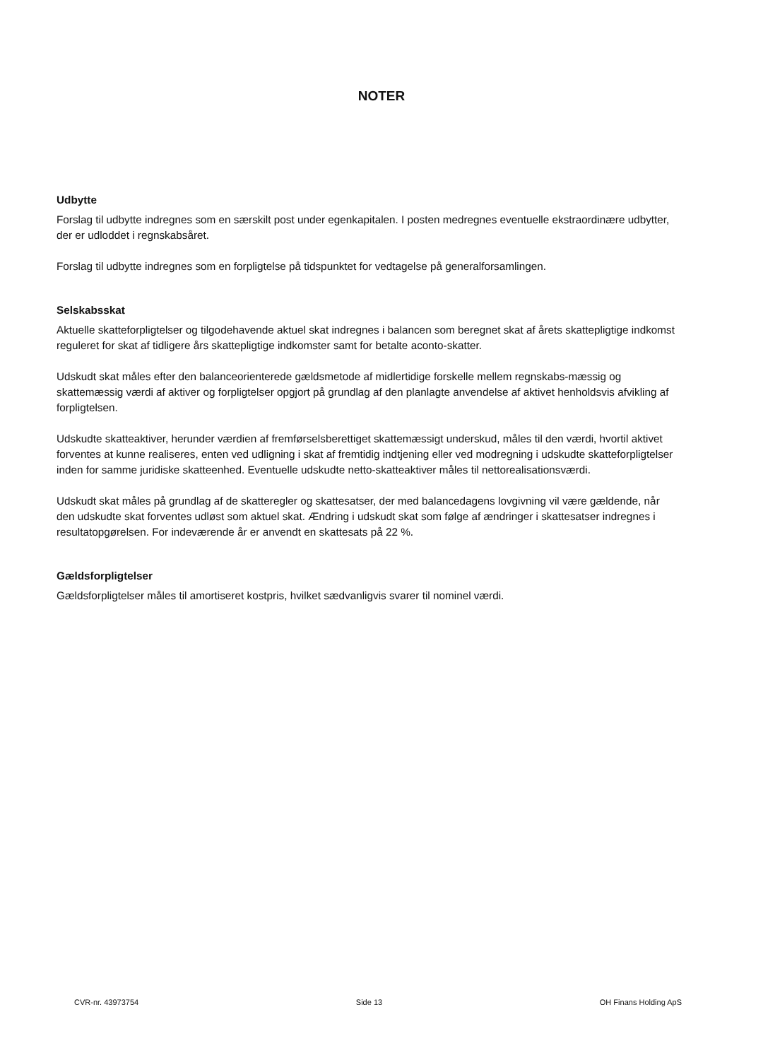NOTER
Udbytte
Forslag til udbytte indregnes som en særskilt post under egenkapitalen. I posten medregnes eventuelle ekstraordinære udbytter, der er udloddet i regnskabsåret.
Forslag til udbytte indregnes som en forpligtelse på tidspunktet for vedtagelse på generalforsamlingen.
Selskabsskat
Aktuelle skatteforpligtelser og tilgodehavende aktuel skat indregnes i balancen som beregnet skat af årets skattepligtige indkomst reguleret for skat af tidligere års skattepligtige indkomster samt for betalte aconto-skatter.
Udskudt skat måles efter den balanceorienterede gældsmetode af midlertidige forskelle mellem regnskabs-mæssig og skattemæssig værdi af aktiver og forpligtelser opgjort på grundlag af den planlagte anvendelse af aktivet henholdsvis afvikling af forpligtelsen.
Udskudte skatteaktiver, herunder værdien af fremførselsberettiget skattemæssigt underskud, måles til den værdi, hvortil aktivet forventes at kunne realiseres, enten ved udligning i skat af fremtidig indtjening eller ved modregning i udskudte skatteforpligtelser inden for samme juridiske skatteenhed. Eventuelle udskudte netto-skatteaktiver måles til nettorealisationsværdi.
Udskudt skat måles på grundlag af de skatteregler og skattesatser, der med balancedagens lovgivning vil være gældende, når den udskudte skat forventes udløst som aktuel skat. Ændring i udskudt skat som følge af ændringer i skattesatser indregnes i resultatopgørelsen. For indeværende år er anvendt en skattesats på 22 %.
Gældsforpligtelser
Gældsforpligtelser måles til amortiseret kostpris, hvilket sædvanligvis svarer til nominel værdi.
CVR-nr. 43973754 Side 13 OH Finans Holding ApS